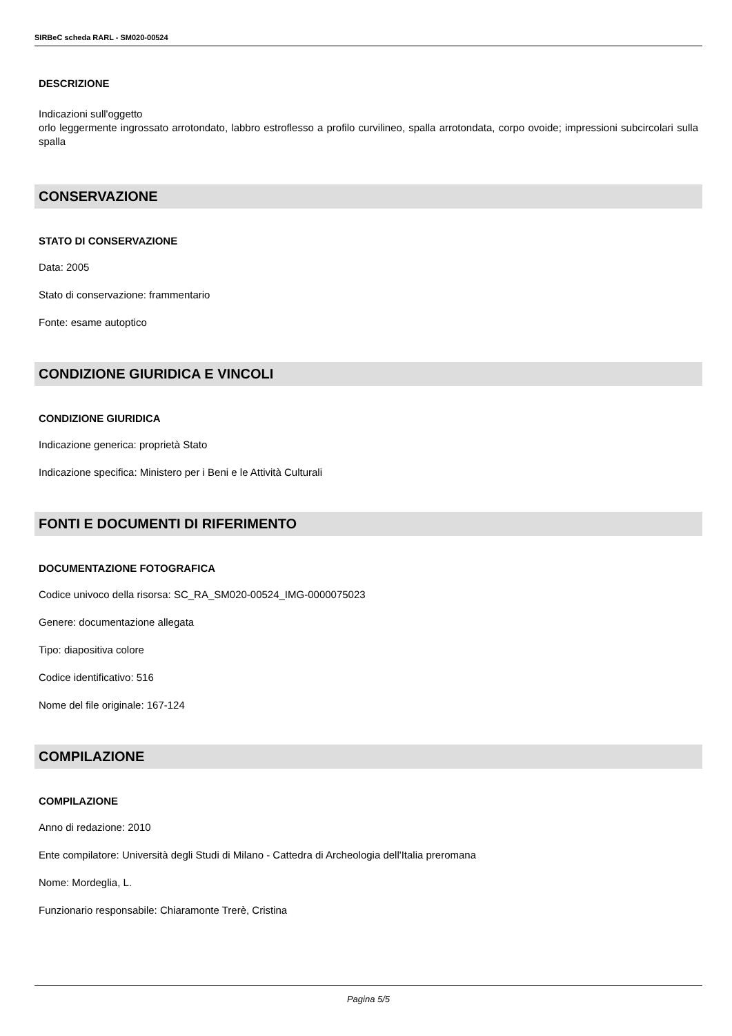SIRBeC scheda RARL - SM020-00524
DESCRIZIONE
Indicazioni sull'oggetto
orlo leggermente ingrossato arrotondato, labbro estroflesso a profilo curvilineo, spalla arrotondata, corpo ovoide; impressioni subcircolari sulla spalla
CONSERVAZIONE
STATO DI CONSERVAZIONE
Data: 2005
Stato di conservazione: frammentario
Fonte: esame autoptico
CONDIZIONE GIURIDICA E VINCOLI
CONDIZIONE GIURIDICA
Indicazione generica: proprietà Stato
Indicazione specifica: Ministero per i Beni e le Attività Culturali
FONTI E DOCUMENTI DI RIFERIMENTO
DOCUMENTAZIONE FOTOGRAFICA
Codice univoco della risorsa: SC_RA_SM020-00524_IMG-0000075023
Genere: documentazione allegata
Tipo: diapositiva colore
Codice identificativo: 516
Nome del file originale: 167-124
COMPILAZIONE
COMPILAZIONE
Anno di redazione: 2010
Ente compilatore: Università degli Studi di Milano - Cattedra di Archeologia dell'Italia preromana
Nome: Mordeglia, L.
Funzionario responsabile: Chiaramonte Trerè, Cristina
Pagina 5/5